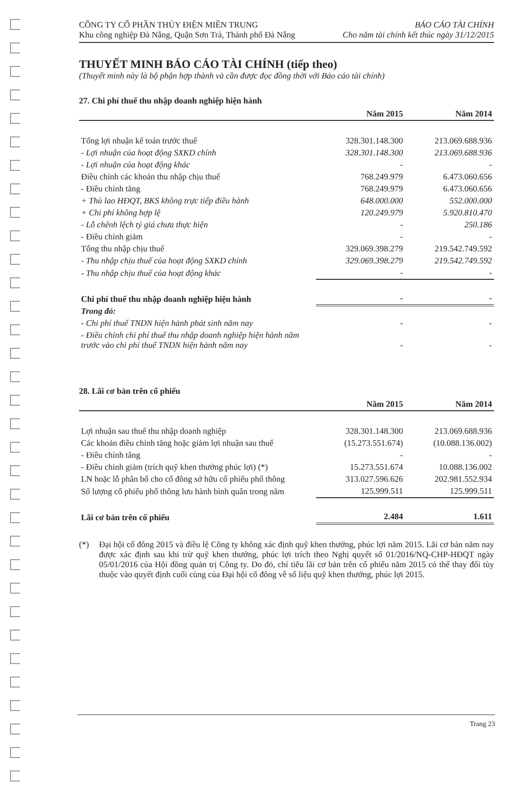CÔNG TY CỔ PHẦN THỦY ĐIỆN MIỀN TRUNG
Khu công nghiệp Đà Nẵng, Quận Sơn Trà, Thành phố Đà Nẵng
BÁO CÁO TÀI CHÍNH
Cho năm tài chính kết thúc ngày 31/12/2015
THUYẾT MINH BÁO CÁO TÀI CHÍNH (tiếp theo)
(Thuyết minh này là bộ phận hợp thành và cần được đọc đồng thời với Báo cáo tài chính)
27. Chi phí thuế thu nhập doanh nghiệp hiện hành
| | Năm 2015 | Năm 2014 |
| --- | --- | --- |
| Tổng lợi nhuận kế toán trước thuế | 328.301.148.300 | 213.069.688.936 |
| - Lợi nhuận của hoạt động SXKD chính | 328.301.148.300 | 213.069.688.936 |
| - Lợi nhuận của hoạt động khác | - | - |
| Điều chỉnh các khoản thu nhập chịu thuế | 768.249.979 | 6.473.060.656 |
| - Điều chỉnh tăng | 768.249.979 | 6.473.060.656 |
| + Thù lao HĐQT, BKS không trực tiếp điều hành | 648.000.000 | 552.000.000 |
| + Chi phí không hợp lệ | 120.249.979 | 5.920.810.470 |
| - Lỗ chênh lệch tỷ giá chưa thực hiện | - | 250.186 |
| - Điều chỉnh giảm | - | - |
| Tổng thu nhập chịu thuế | 329.069.398.279 | 219.542.749.592 |
| - Thu nhập chịu thuế của hoạt động SXKD chính | 329.069.398.279 | 219.542.749.592 |
| - Thu nhập chịu thuế của hoạt động khác | - | - |
| Chi phí thuế thu nhập doanh nghiệp hiện hành | - | - |
| Trong đó: | | |
| - Chi phí thuế TNDN hiện hành phát sinh năm nay | - | - |
| - Điều chỉnh chi phí thuế thu nhập doanh nghiệp hiện hành năm trước vào chi phí thuế TNDN hiện hành năm nay | - | - |
28. Lãi cơ bản trên cổ phiếu
| | Năm 2015 | Năm 2014 |
| --- | --- | --- |
| Lợi nhuận sau thuế thu nhập doanh nghiệp | 328.301.148.300 | 213.069.688.936 |
| Các khoản điều chỉnh tăng hoặc giảm lợi nhuận sau thuế | (15.273.551.674) | (10.088.136.002) |
| - Điều chỉnh tăng | - | - |
| - Điều chỉnh giảm (trích quỹ khen thưởng phúc lợi) (*) | 15.273.551.674 | 10.088.136.002 |
| LN hoặc lỗ phân bổ cho cổ đông sở hữu cổ phiếu phổ thông | 313.027.596.626 | 202.981.552.934 |
| Số lượng cổ phiếu phổ thông lưu hành bình quân trong năm | 125.999.511 | 125.999.511 |
| Lãi cơ bản trên cổ phiếu | 2.484 | 1.611 |
(*) Đại hội cổ đông 2015 và điều lệ Công ty không xác định quỹ khen thưởng, phúc lợi năm 2015. Lãi cơ bản năm nay được xác định sau khi trừ quỹ khen thưởng, phúc lợi trích theo Nghị quyết số 01/2016/NQ-CHP-HĐQT ngày 05/01/2016 của Hội đồng quản trị Công ty. Do đó, chỉ tiêu lãi cơ bản trên cổ phiếu năm 2015 có thể thay đổi tùy thuộc vào quyết định cuối cùng của Đại hội cổ đông về số liệu quỹ khen thưởng, phúc lợi 2015.
Trang 23